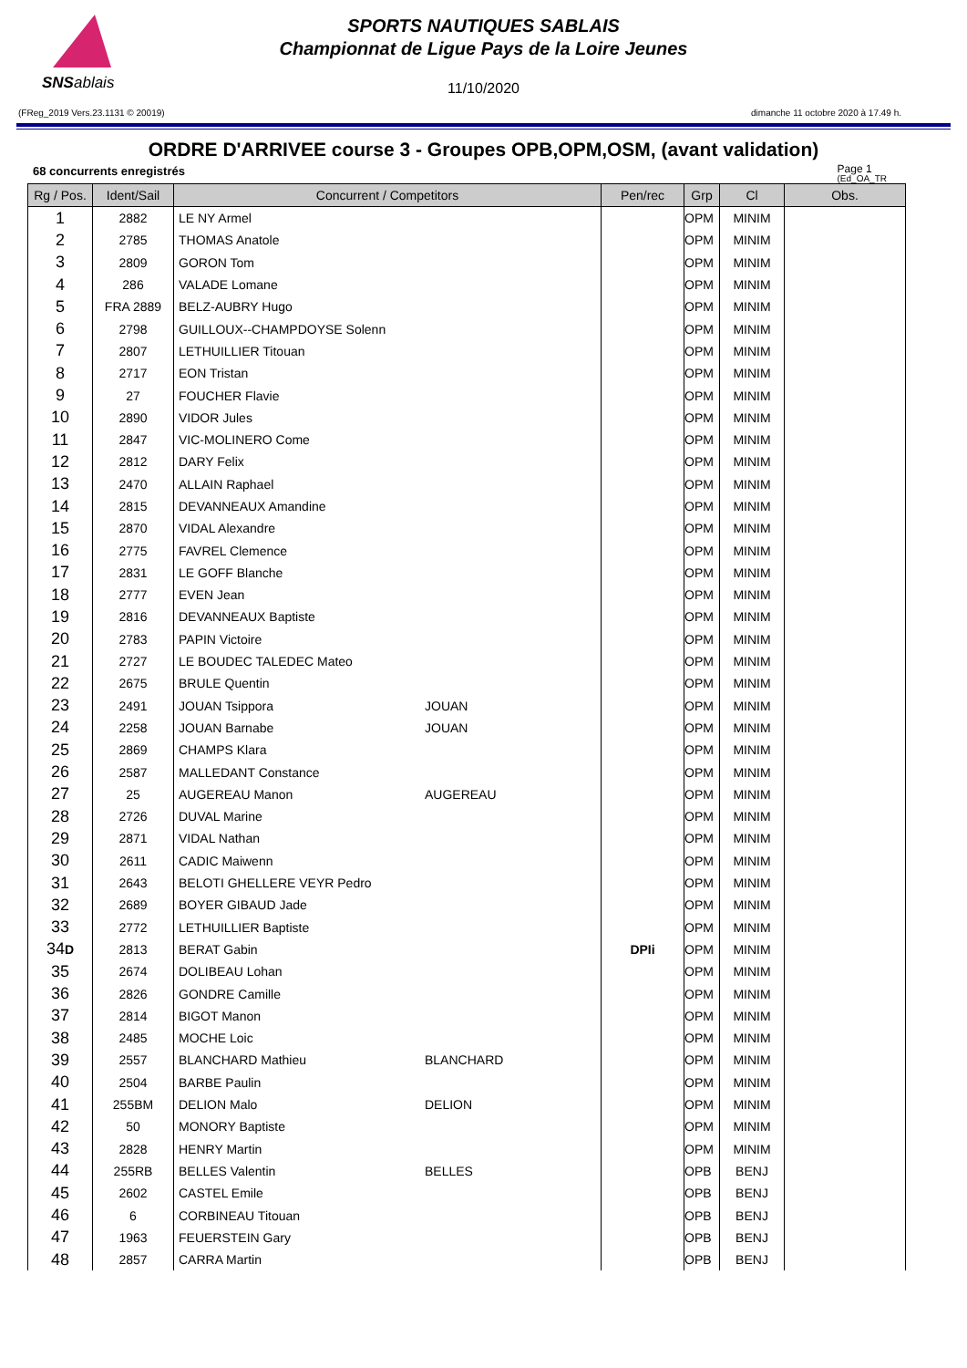SNSablais
SPORTS NAUTIQUES SABLAIS
Championnat de Ligue Pays de la Loire Jeunes
11/10/2020
(FReg_2019 Vers.23.1131 © 20019) dimanche 11 octobre 2020 à 17.49 h.
ORDRE D'ARRIVEE course 3 - Groupes OPB,OPM,OSM, (avant validation)
68 concurrents enregistrés Page 1
(Ed_OA_TR
| Rg / Pos. | Ident/Sail | Concurrent / Competitors | | Pen/rec | Grp | Cl | Obs. |
| --- | --- | --- | --- | --- | --- | --- | --- |
| 1 | 2882 | LE NY Armel | | | OPM | MINIM | |
| 2 | 2785 | THOMAS Anatole | | | OPM | MINIM | |
| 3 | 2809 | GORON Tom | | | OPM | MINIM | |
| 4 | 286 | VALADE Lomane | | | OPM | MINIM | |
| 5 | FRA 2889 | BELZ-AUBRY Hugo | | | OPM | MINIM | |
| 6 | 2798 | GUILLOUX--CHAMPDOYSE Solenn | | | OPM | MINIM | |
| 7 | 2807 | LETHUILLIER Titouan | | | OPM | MINIM | |
| 8 | 2717 | EON Tristan | | | OPM | MINIM | |
| 9 | 27 | FOUCHER Flavie | | | OPM | MINIM | |
| 10 | 2890 | VIDOR Jules | | | OPM | MINIM | |
| 11 | 2847 | VIC-MOLINERO Come | | | OPM | MINIM | |
| 12 | 2812 | DARY Felix | | | OPM | MINIM | |
| 13 | 2470 | ALLAIN Raphael | | | OPM | MINIM | |
| 14 | 2815 | DEVANNEAUX Amandine | | | OPM | MINIM | |
| 15 | 2870 | VIDAL Alexandre | | | OPM | MINIM | |
| 16 | 2775 | FAVREL Clemence | | | OPM | MINIM | |
| 17 | 2831 | LE GOFF Blanche | | | OPM | MINIM | |
| 18 | 2777 | EVEN Jean | | | OPM | MINIM | |
| 19 | 2816 | DEVANNEAUX Baptiste | | | OPM | MINIM | |
| 20 | 2783 | PAPIN Victoire | | | OPM | MINIM | |
| 21 | 2727 | LE BOUDEC TALEDEC Mateo | | | OPM | MINIM | |
| 22 | 2675 | BRULE Quentin | | | OPM | MINIM | |
| 23 | 2491 | JOUAN Tsippora | JOUAN | | OPM | MINIM | |
| 24 | 2258 | JOUAN Barnabe | JOUAN | | OPM | MINIM | |
| 25 | 2869 | CHAMPS Klara | | | OPM | MINIM | |
| 26 | 2587 | MALLEDANT Constance | | | OPM | MINIM | |
| 27 | 25 | AUGEREAU Manon | AUGEREAU | | OPM | MINIM | |
| 28 | 2726 | DUVAL Marine | | | OPM | MINIM | |
| 29 | 2871 | VIDAL Nathan | | | OPM | MINIM | |
| 30 | 2611 | CADIC Maiwenn | | | OPM | MINIM | |
| 31 | 2643 | BELOTI GHELLERE VEYR Pedro | | | OPM | MINIM | |
| 32 | 2689 | BOYER GIBAUD Jade | | | OPM | MINIM | |
| 33 | 2772 | LETHUILLIER Baptiste | | | OPM | MINIM | |
| 34 D | 2813 | BERAT Gabin | | DPIi | OPM | MINIM | |
| 35 | 2674 | DOLIBEAU Lohan | | | OPM | MINIM | |
| 36 | 2826 | GONDRE Camille | | | OPM | MINIM | |
| 37 | 2814 | BIGOT Manon | | | OPM | MINIM | |
| 38 | 2485 | MOCHE Loic | | | OPM | MINIM | |
| 39 | 2557 | BLANCHARD Mathieu | BLANCHARD | | OPM | MINIM | |
| 40 | 2504 | BARBE Paulin | | | OPM | MINIM | |
| 41 | 255BM | DELION Malo | DELION | | OPM | MINIM | |
| 42 | 50 | MONORY Baptiste | | | OPM | MINIM | |
| 43 | 2828 | HENRY Martin | | | OPM | MINIM | |
| 44 | 255RB | BELLES Valentin | BELLES | | OPB | BENJ | |
| 45 | 2602 | CASTEL Emile | | | OPB | BENJ | |
| 46 | 6 | CORBINEAU Titouan | | | OPB | BENJ | |
| 47 | 1963 | FEUERSTEIN Gary | | | OPB | BENJ | |
| 48 | 2857 | CARRA Martin | | | OPB | BENJ | |